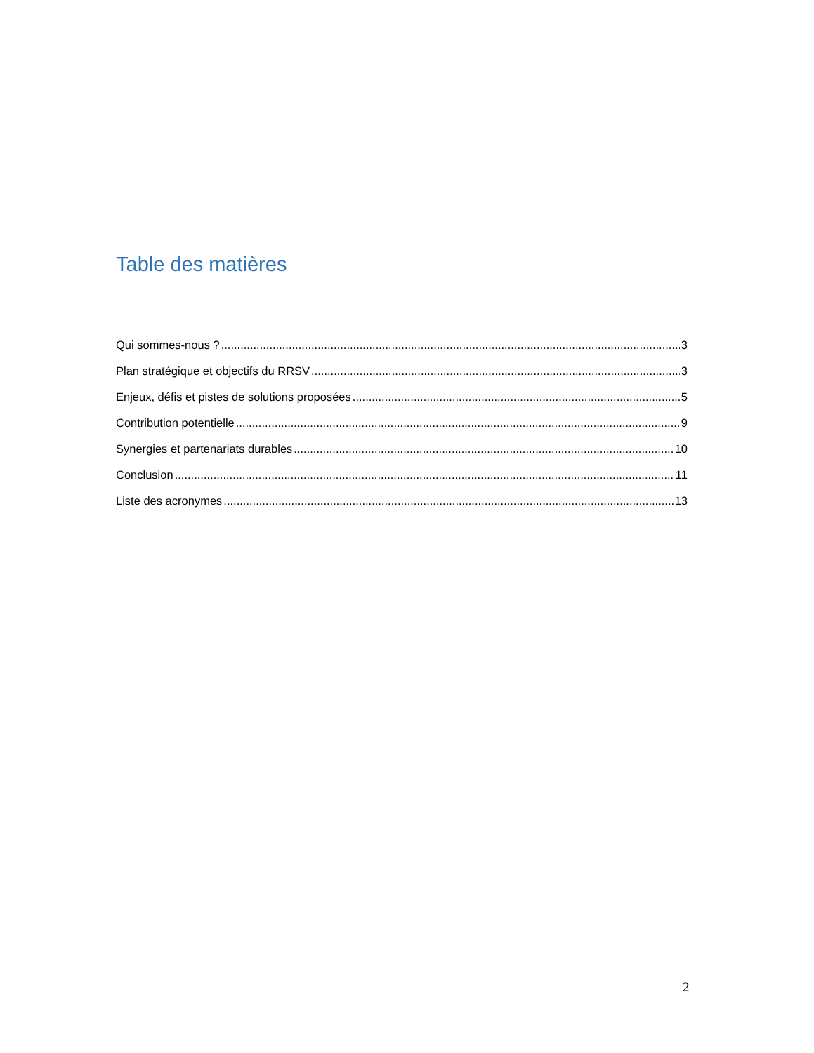Table des matières
Qui sommes-nous ? 3
Plan stratégique et objectifs du RRSV 3
Enjeux, défis et pistes de solutions proposées 5
Contribution potentielle 9
Synergies et partenariats durables 10
Conclusion 11
Liste des acronymes 13
2